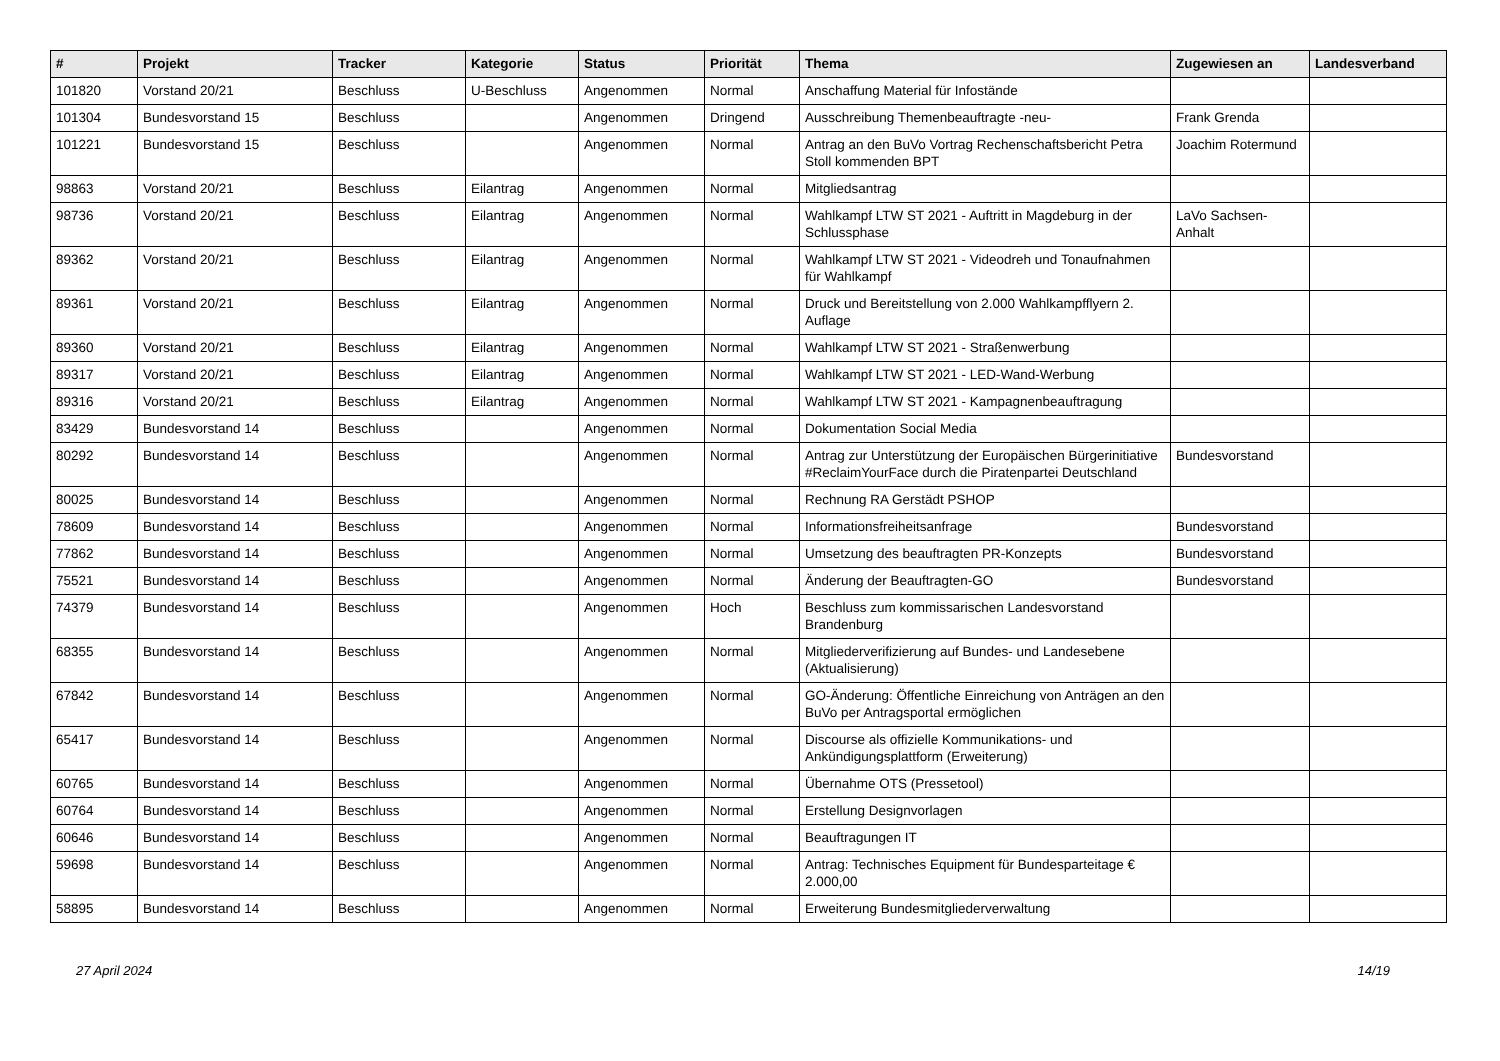| # | Projekt | Tracker | Kategorie | Status | Priorität | Thema | Zugewiesen an | Landesverband |
| --- | --- | --- | --- | --- | --- | --- | --- | --- |
| 101820 | Vorstand 20/21 | Beschluss | U-Beschluss | Angenommen | Normal | Anschaffung Material für Infostände | | |
| 101304 | Bundesvorstand 15 | Beschluss | | Angenommen | Dringend | Ausschreibung Themenbeauftragte -neu- | Frank Grenda | |
| 101221 | Bundesvorstand 15 | Beschluss | | Angenommen | Normal | Antrag an den BuVo Vortrag Rechenschaftsbericht Petra Stoll kommenden BPT | Joachim Rotermund | |
| 98863 | Vorstand 20/21 | Beschluss | Eilantrag | Angenommen | Normal | Mitgliedsantrag | | |
| 98736 | Vorstand 20/21 | Beschluss | Eilantrag | Angenommen | Normal | Wahlkampf LTW ST 2021 - Auftritt in Magdeburg in der Schlussphase | LaVo Sachsen-Anhalt | |
| 89362 | Vorstand 20/21 | Beschluss | Eilantrag | Angenommen | Normal | Wahlkampf LTW ST 2021 - Videodreh und Tonaufnahmen für Wahlkampf | | |
| 89361 | Vorstand 20/21 | Beschluss | Eilantrag | Angenommen | Normal | Druck und Bereitstellung von 2.000 Wahlkampfflyern 2. Auflage | | |
| 89360 | Vorstand 20/21 | Beschluss | Eilantrag | Angenommen | Normal | Wahlkampf LTW ST 2021 - Straßenwerbung | | |
| 89317 | Vorstand 20/21 | Beschluss | Eilantrag | Angenommen | Normal | Wahlkampf LTW ST 2021 - LED-Wand-Werbung | | |
| 89316 | Vorstand 20/21 | Beschluss | Eilantrag | Angenommen | Normal | Wahlkampf LTW ST 2021 - Kampagnenbeauftragung | | |
| 83429 | Bundesvorstand 14 | Beschluss | | Angenommen | Normal | Dokumentation Social Media | | |
| 80292 | Bundesvorstand 14 | Beschluss | | Angenommen | Normal | Antrag zur Unterstützung der Europäischen Bürgerinitiative #ReclaimYourFace durch die Piratenpartei Deutschland | Bundesvorstand | |
| 80025 | Bundesvorstand 14 | Beschluss | | Angenommen | Normal | Rechnung RA Gerstädt PSHOP | | |
| 78609 | Bundesvorstand 14 | Beschluss | | Angenommen | Normal | Informationsfreiheitsanfrage | Bundesvorstand | |
| 77862 | Bundesvorstand 14 | Beschluss | | Angenommen | Normal | Umsetzung des beauftragten PR-Konzepts | Bundesvorstand | |
| 75521 | Bundesvorstand 14 | Beschluss | | Angenommen | Normal | Änderung der Beauftragten-GO | Bundesvorstand | |
| 74379 | Bundesvorstand 14 | Beschluss | | Angenommen | Hoch | Beschluss zum kommissarischen Landesvorstand Brandenburg | | |
| 68355 | Bundesvorstand 14 | Beschluss | | Angenommen | Normal | Mitgliederverifizierung auf Bundes- und Landesebene (Aktualisierung) | | |
| 67842 | Bundesvorstand 14 | Beschluss | | Angenommen | Normal | GO-Änderung: Öffentliche Einreichung von Anträgen an den BuVo per Antragsportal ermöglichen | | |
| 65417 | Bundesvorstand 14 | Beschluss | | Angenommen | Normal | Discourse als offizielle Kommunikations- und Ankündigungsplattform (Erweiterung) | | |
| 60765 | Bundesvorstand 14 | Beschluss | | Angenommen | Normal | Übernahme OTS (Pressetool) | | |
| 60764 | Bundesvorstand 14 | Beschluss | | Angenommen | Normal | Erstellung Designvorlagen | | |
| 60646 | Bundesvorstand 14 | Beschluss | | Angenommen | Normal | Beauftragungen IT | | |
| 59698 | Bundesvorstand 14 | Beschluss | | Angenommen | Normal | Antrag: Technisches Equipment für Bundesparteitage € 2.000,00 | | |
| 58895 | Bundesvorstand 14 | Beschluss | | Angenommen | Normal | Erweiterung Bundesmitgliederverwaltung | | |
27 April 2024 14/19